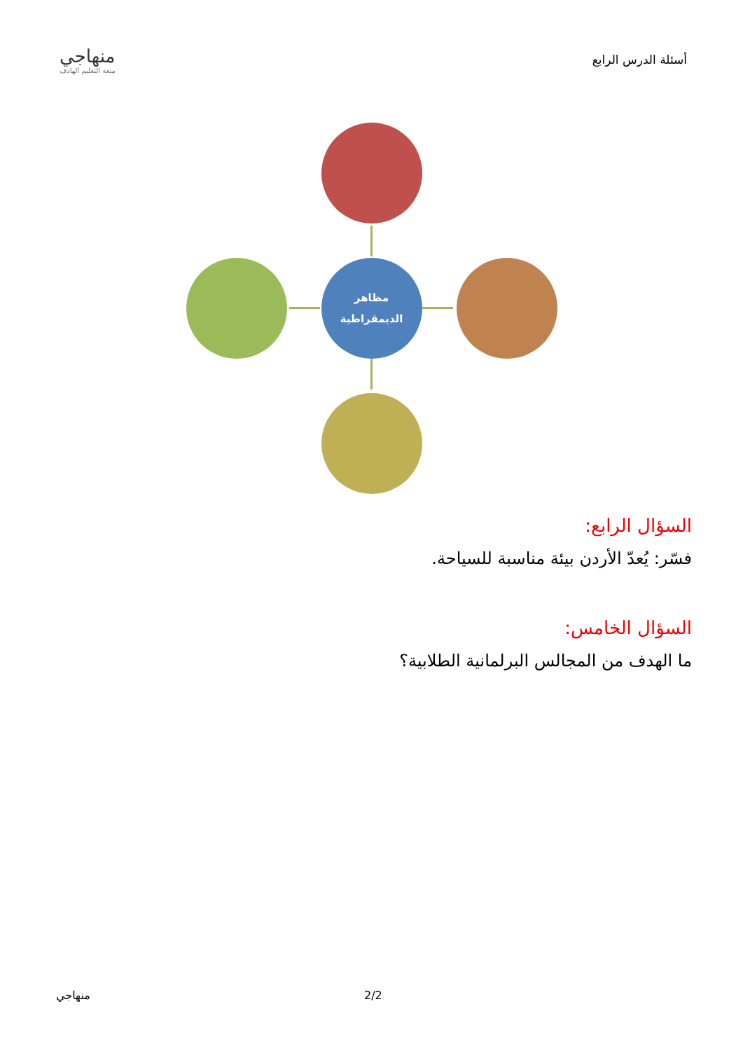أسئلة الدرس الرابع
منهاجي
متعة التعليم الهادف
مظاهر
الديمقراطية
السؤال الرابع:
فسّر: يُعدّ الأردن بيئة مناسبة للسياحة.
السؤال الخامس:
ما الهدف من المجالس البرلمانية الطلابية؟
منهاجي 2/2